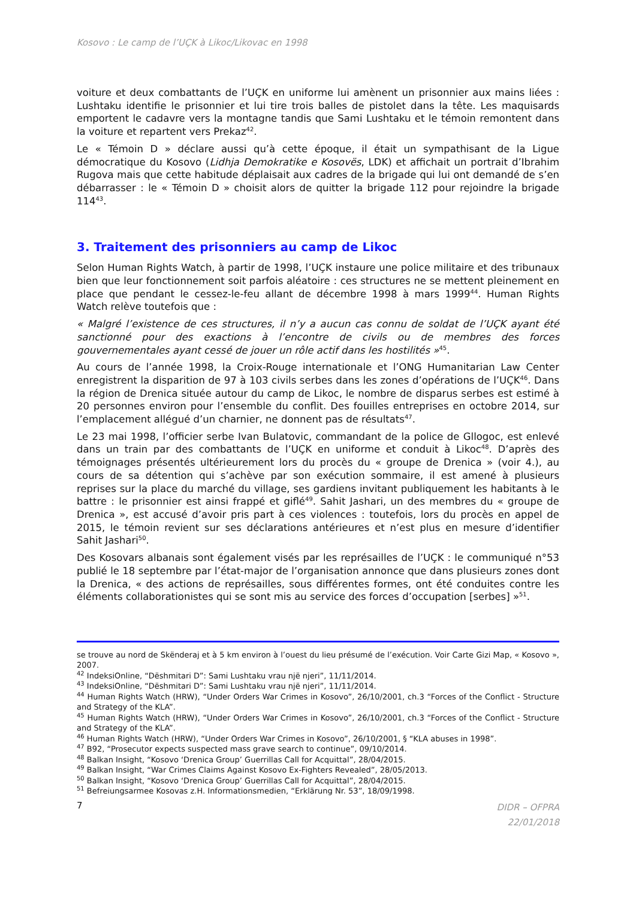Kosovo : Le camp de l’UÇK à Likoc/Likovac en 1998
voiture et deux combattants de l’UÇK en uniforme lui amènent un prisonnier aux mains liées : Lushtaku identifie le prisonnier et lui tire trois balles de pistolet dans la tête. Les maquisards emportent le cadavre vers la montagne tandis que Sami Lushtaku et le témoin remontent dans la voiture et repartent vers Prekaz<sup>42</sup>.
Le « Témoin D » déclare aussi qu’à cette époque, il était un sympathisant de la Ligue démocratique du Kosovo (Lidhja Demokratike e Kosovës, LDK) et affichait un portrait d’Ibrahim Rugova mais que cette habitude déplaisait aux cadres de la brigade qui lui ont demandé de s’en débarrasser : le « Témoin D » choisit alors de quitter la brigade 112 pour rejoindre la brigade 114<sup>43</sup>.
3. Traitement des prisonniers au camp de Likoc
Selon Human Rights Watch, à partir de 1998, l’UÇK instaure une police militaire et des tribunaux bien que leur fonctionnement soit parfois aléatoire : ces structures ne se mettent pleinement en place que pendant le cessez-le-feu allant de décembre 1998 à mars 1999<sup>44</sup>. Human Rights Watch relève toutefois que :
« Malgré l’existence de ces structures, il n’y a aucun cas connu de soldat de l’UÇK ayant été sanctionné pour des exactions à l’encontre de civils ou de membres des forces gouvernementales ayant cessé de jouer un rôle actif dans les hostilités »<sup>45</sup>.
Au cours de l’année 1998, la Croix-Rouge internationale et l’ONG Humanitarian Law Center enregistrent la disparition de 97 à 103 civils serbes dans les zones d’opérations de l’UÇK<sup>46</sup>. Dans la région de Drenica située autour du camp de Likoc, le nombre de disparus serbes est estimé à 20 personnes environ pour l’ensemble du conflit. Des fouilles entreprises en octobre 2014, sur l’emplacement allégué d’un charnier, ne donnent pas de résultats<sup>47</sup>.
Le 23 mai 1998, l’officier serbe Ivan Bulatovic, commandant de la police de Gllogoc, est enlevé dans un train par des combattants de l’UÇK en uniforme et conduit à Likoc<sup>48</sup>. D’après des témoignages présentés ultérieurement lors du procès du « groupe de Drenica » (voir 4.), au cours de sa détention qui s’achève par son exécution sommaire, il est amené à plusieurs reprises sur la place du marché du village, ses gardiens invitant publiquement les habitants à le battre : le prisonnier est ainsi frappé et giflé<sup>49</sup>. Sahit Jashari, un des membres du « groupe de Drenica », est accusé d’avoir pris part à ces violences : toutefois, lors du procès en appel de 2015, le témoin revient sur ses déclarations antérieures et n’est plus en mesure d’identifier Sahit Jashari<sup>50</sup>.
Des Kosovars albanais sont également visés par les représailles de l’UÇK : le communiqué n°53 publié le 18 septembre par l’état-major de l’organisation annonce que dans plusieurs zones dont la Drenica, « des actions de représailles, sous différentes formes, ont été conduites contre les éléments collaborationistes qui se sont mis au service des forces d’occupation [serbes] »<sup>51</sup>.
se trouve au nord de Skënderaj et à 5 km environ à l’ouest du lieu présumé de l’exécution. Voir Carte Gizi Map, « Kosovo », 2007.
<sup>42</sup> IndeksiOnline, “Dëshmitari D”: Sami Lushtaku vrau një njeri”, 11/11/2014.
<sup>43</sup> IndeksiOnline, “Dëshmitari D”: Sami Lushtaku vrau një njeri”, 11/11/2014.
<sup>44</sup> Human Rights Watch (HRW), “Under Orders War Crimes in Kosovo”, 26/10/2001, ch.3 “Forces of the Conflict - Structure and Strategy of the KLA”.
<sup>45</sup> Human Rights Watch (HRW), “Under Orders War Crimes in Kosovo”, 26/10/2001, ch.3 “Forces of the Conflict - Structure and Strategy of the KLA”.
<sup>46</sup> Human Rights Watch (HRW), “Under Orders War Crimes in Kosovo”, 26/10/2001, § “KLA abuses in 1998”.
<sup>47</sup> B92, “Prosecutor expects suspected mass grave search to continue”, 09/10/2014.
<sup>48</sup> Balkan Insight, “Kosovo ‘Drenica Group’ Guerrillas Call for Acquittal”, 28/04/2015.
<sup>49</sup> Balkan Insight, “War Crimes Claims Against Kosovo Ex-Fighters Revealed”, 28/05/2013.
<sup>50</sup> Balkan Insight, “Kosovo ‘Drenica Group’ Guerrillas Call for Acquittal”, 28/04/2015.
<sup>51</sup> Befreiungsarmee Kosovas z.H. Informationsmedien, “Erklärung Nr. 53”, 18/09/1998.
7 DIDR – OFPRA
22/01/2018